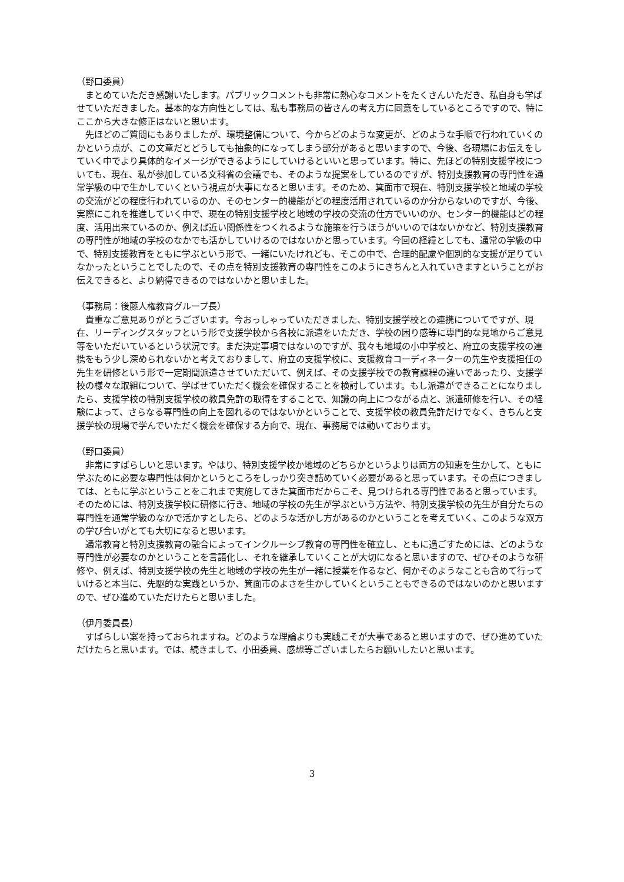（野口委員）
まとめていただき感謝いたします。パブリックコメントも非常に熱心なコメントをたくさんいただき、私自身も学ばせていただきました。基本的な方向性としては、私も事務局の皆さんの考え方に同意をしているところですので、特にここから大きな修正はないと思います。
先ほどのご質問にもありましたが、環境整備について、今からどのような変更が、どのような手順で行われていくのかという点が、この文章だとどうしても抽象的になってしまう部分があると思いますので、今後、各現場にお伝えをしていく中でより具体的なイメージができるようにしていけるといいと思っています。特に、先ほどの特別支援学校についても、現在、私が参加している文科省の会議でも、そのような提案をしているのですが、特別支援教育の専門性を通常学級の中で生かしていくという視点が大事になると思います。そのため、箕面市で現在、特別支援学校と地域の学校の交流がどの程度行われているのか、そのセンター的機能がどの程度活用されているのか分からないのですが、今後、実際にこれを推進していく中で、現在の特別支援学校と地域の学校の交流の仕方でいいのか、センター的機能はどの程度、活用出来ているのか、例えば近い関係性をつくれるような施策を行うほうがいいのではないかなど、特別支援教育の専門性が地域の学校のなかでも活かしていけるのではないかと思っています。今回の経緯としても、通常の学級の中で、特別支援教育をともに学ぶという形で、一緒にいたけれども、そこの中で、合理的配慮や個別的な支援が足りていなかったということでしたので、その点を特別支援教育の専門性をこのようにきちんと入れていきますということがお伝えできると、より納得できるのではないかと思いました。
（事務局：後藤人権教育グループ長）
貴重なご意見ありがとうございます。今おっしゃっていただきました、特別支援学校との連携についてですが、現在、リーディングスタッフという形で支援学校から各校に派遣をいただき、学校の困り感等に専門的な見地からご意見等をいただいているという状況です。まだ決定事項ではないのですが、我々も地域の小中学校と、府立の支援学校の連携をもう少し深められないかと考えておりまして、府立の支援学校に、支援教育コーディネーターの先生や支援担任の先生を研修という形で一定期間派遣させていただいて、例えば、その支援学校での教育課程の違いであったり、支援学校の様々な取組について、学ばせていただく機会を確保することを検討しています。もし派遣ができることになりましたら、支援学校の特別支援学校の教員免許の取得をすることで、知識の向上につながる点と、派遣研修を行い、その経験によって、さらなる専門性の向上を図れるのではないかということで、支援学校の教員免許だけでなく、きちんと支援学校の現場で学んでいただく機会を確保する方向で、現在、事務局では動いております。
（野口委員）
非常にすばらしいと思います。やはり、特別支援学校か地域のどちらかというよりは両方の知恵を生かして、ともに学ぶために必要な専門性は何かというところをしっかり突き詰めていく必要があると思っています。その点につきましては、ともに学ぶということをこれまで実施してきた箕面市だからこそ、見つけられる専門性であると思っています。そのためには、特別支援学校に研修に行き、地域の学校の先生が学ぶという方法や、特別支援学校の先生が自分たちの専門性を通常学級のなかで活かすとしたら、どのような活かし方があるのかということを考えていく、このような双方の学び合いがとても大切になると思います。
通常教育と特別支援教育の融合によってインクルーシブ教育の専門性を確立し、ともに過ごすためには、どのような専門性が必要なのかということを言語化し、それを継承していくことが大切になると思いますので、ぜひそのような研修や、例えば、特別支援学校の先生と地域の学校の先生が一緒に授業を作るなど、何かそのようなことも含めて行っていけると本当に、先駆的な実践というか、箕面市のよさを生かしていくということもできるのではないのかと思いますので、ぜひ進めていただけたらと思いました。
（伊丹委員長）
すばらしい案を持っておられますね。どのような理論よりも実践こそが大事であると思いますので、ぜひ進めていただけたらと思います。では、続きまして、小田委員、感想等ございましたらお願いしたいと思います。
3